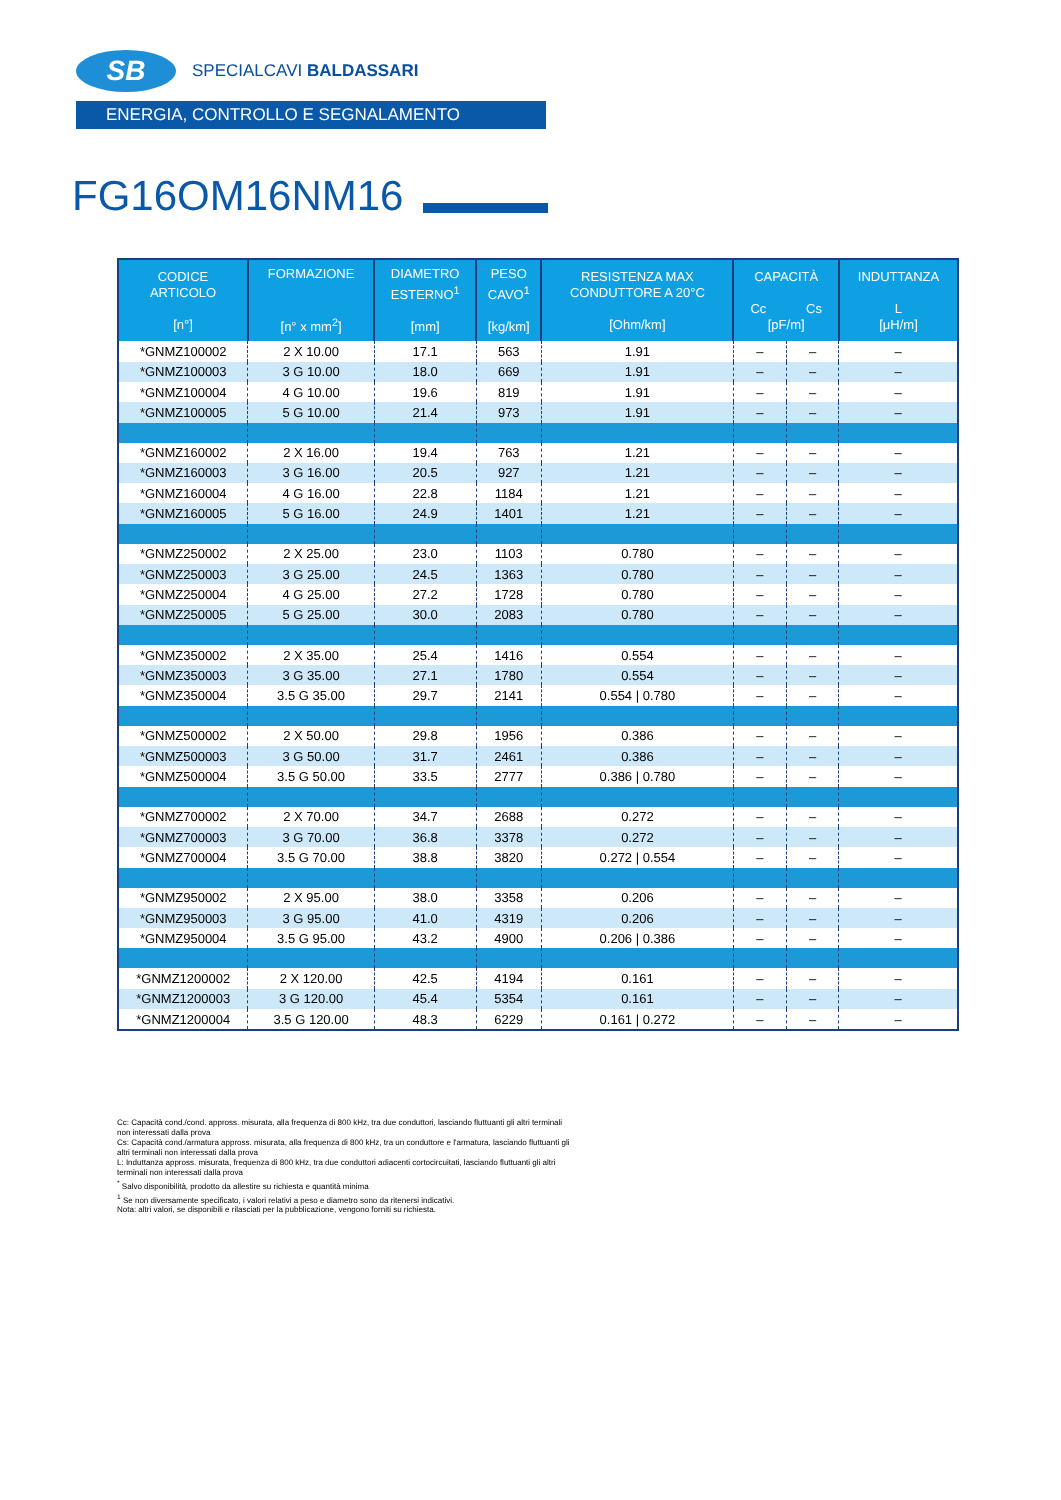SB
SPECIALCAVI BALDASSARI
ENERGIA, CONTROLLO E SEGNALAMENTO
FG16OM16NM16
| CODICE ARTICOLO [n°] | FORMAZIONE [n° x mm<sup>2</sup>] | DIAMETRO ESTERNO<sup>1</sup> [mm] | PESO CAVO<sup>1</sup> [kg/km] | RESISTENZA MAX CONDUTTORE A 20°C [Ohm/km] | CAPACITÀ Cc Cs [pF/m] | | INDUTTANZA L [μH/m] |
| --- | --- | --- | --- | --- | --- | --- | --- |
| *GNMZ100002 | 2 X 10.00 | 17.1 | 563 | 1.91 | – | – | – |
| *GNMZ100003 | 3 G 10.00 | 18.0 | 669 | 1.91 | – | – | – |
| *GNMZ100004 | 4 G 10.00 | 19.6 | 819 | 1.91 | – | – | – |
| *GNMZ100005 | 5 G 10.00 | 21.4 | 973 | 1.91 | – | – | – |
| *GNMZ160002 | 2 X 16.00 | 19.4 | 763 | 1.21 | – | – | – |
| *GNMZ160003 | 3 G 16.00 | 20.5 | 927 | 1.21 | – | – | – |
| *GNMZ160004 | 4 G 16.00 | 22.8 | 1184 | 1.21 | – | – | – |
| *GNMZ160005 | 5 G 16.00 | 24.9 | 1401 | 1.21 | – | – | – |
| *GNMZ250002 | 2 X 25.00 | 23.0 | 1103 | 0.780 | – | – | – |
| *GNMZ250003 | 3 G 25.00 | 24.5 | 1363 | 0.780 | – | – | – |
| *GNMZ250004 | 4 G 25.00 | 27.2 | 1728 | 0.780 | – | – | – |
| *GNMZ250005 | 5 G 25.00 | 30.0 | 2083 | 0.780 | – | – | – |
| *GNMZ350002 | 2 X 35.00 | 25.4 | 1416 | 0.554 | – | – | – |
| *GNMZ350003 | 3 G 35.00 | 27.1 | 1780 | 0.554 | – | – | – |
| *GNMZ350004 | 3.5 G 35.00 | 29.7 | 2141 | 0.554 / 0.780 | – | – | – |
| *GNMZ500002 | 2 X 50.00 | 29.8 | 1956 | 0.386 | – | – | – |
| *GNMZ500003 | 3 G 50.00 | 31.7 | 2461 | 0.386 | – | – | – |
| *GNMZ500004 | 3.5 G 50.00 | 33.5 | 2777 | 0.386 / 0.780 | – | – | – |
| *GNMZ700002 | 2 X 70.00 | 34.7 | 2688 | 0.272 | – | – | – |
| *GNMZ700003 | 3 G 70.00 | 36.8 | 3378 | 0.272 | – | – | – |
| *GNMZ700004 | 3.5 G 70.00 | 38.8 | 3820 | 0.272 / 0.554 | – | – | – |
| *GNMZ950002 | 2 X 95.00 | 38.0 | 3358 | 0.206 | – | – | – |
| *GNMZ950003 | 3 G 95.00 | 41.0 | 4319 | 0.206 | – | – | – |
| *GNMZ950004 | 3.5 G 95.00 | 43.2 | 4900 | 0.206 / 0.386 | – | – | – |
| *GNMZ1200002 | 2 X 120.00 | 42.5 | 4194 | 0.161 | – | – | – |
| *GNMZ1200003 | 3 G 120.00 | 45.4 | 5354 | 0.161 | – | – | – |
| *GNMZ1200004 | 3.5 G 120.00 | 48.3 | 6229 | 0.161 / 0.272 | – | – | – |
Cc: Capacità cond./cond. appross. misurata, alla frequenza di 800 kHz, tra due conduttori, lasciando fluttuanti gli altri terminali non interessati dalla prova
Cs: Capacità cond./armatura appross. misurata, alla frequenza di 800 kHz, tra un conduttore e l'armatura, lasciando fluttuanti gli altri terminali non interessati dalla prova
L: Induttanza appross. misurata, frequenza di 800 kHz, tra due conduttori adiacenti cortocircuitati, lasciando fluttuanti gli altri terminali non interessati dalla prova
<sup>*</sup> Salvo disponibilità, prodotto da allestire su richiesta e quantità minima
<sup>1</sup> Se non diversamente specificato, i valori relativi a peso e diametro sono da ritenersi indicativi.
Nota: altri valori, se disponibili e rilasciati per la pubblicazione, vengono forniti su richiesta.